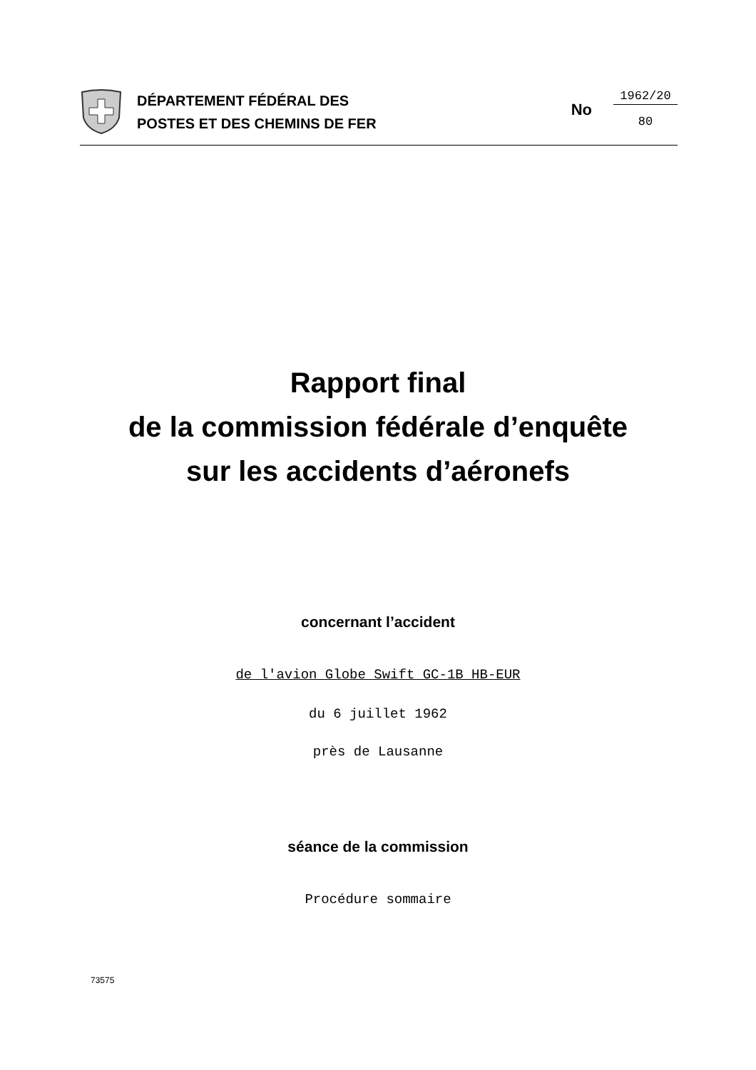DÉPARTEMENT FÉDÉRAL DES
POSTES ET DES CHEMINS DE FER
No
1962/20
80
Rapport final
de la commission fédérale d’enquête
sur les accidents d’aéronefs
concernant l’accident
de l'avion Globe Swift GC-1B HB-EUR
du 6 juillet 1962
près de Lausanne
séance de la commission
Procédure sommaire
73575